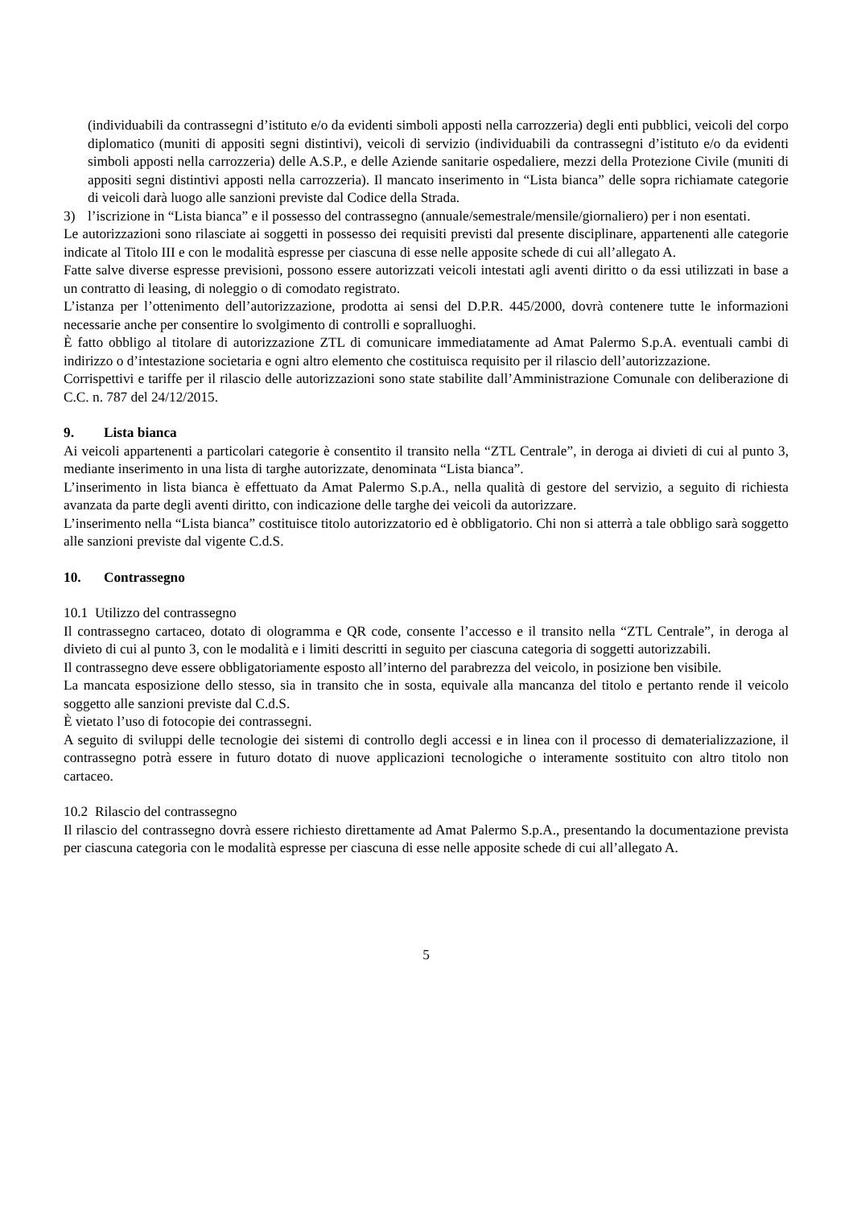(individuabili da contrassegni d’istituto e/o da evidenti simboli apposti nella carrozzeria) degli enti pubblici, veicoli del corpo diplomatico (muniti di appositi segni distintivi), veicoli di servizio (individuabili da contrassegni d’istituto e/o da evidenti simboli apposti nella carrozzeria) delle A.S.P., e delle Aziende sanitarie ospedaliere, mezzi della Protezione Civile (muniti di appositi segni distintivi apposti nella carrozzeria). Il mancato inserimento in “Lista bianca” delle sopra richiamate categorie di veicoli darà luogo alle sanzioni previste dal Codice della Strada.
3) l’iscrizione in “Lista bianca” e il possesso del contrassegno (annuale/semestrale/mensile/giornaliero) per i non esentati.
Le autorizzazioni sono rilasciate ai soggetti in possesso dei requisiti previsti dal presente disciplinare, appartenenti alle categorie indicate al Titolo III e con le modalità espresse per ciascuna di esse nelle apposite schede di cui all’allegato A.
Fatte salve diverse espresse previsioni, possono essere autorizzati veicoli intestati agli aventi diritto o da essi utilizzati in base a un contratto di leasing, di noleggio o di comodato registrato.
L’istanza per l’ottenimento dell’autorizzazione, prodotta ai sensi del D.P.R. 445/2000, dovrà contenere tutte le informazioni necessarie anche per consentire lo svolgimento di controlli e sopralluoghi.
È fatto obbligo al titolare di autorizzazione ZTL di comunicare immediatamente ad Amat Palermo S.p.A. eventuali cambi di indirizzo o d’intestazione societaria e ogni altro elemento che costituisca requisito per il rilascio dell’autorizzazione.
Corrispettivi e tariffe per il rilascio delle autorizzazioni sono state stabilite dall’Amministrazione Comunale con deliberazione di C.C. n. 787 del 24/12/2015.
9. Lista bianca
Ai veicoli appartenenti a particolari categorie è consentito il transito nella “ZTL Centrale”, in deroga ai divieti di cui al punto 3, mediante inserimento in una lista di targhe autorizzate, denominata “Lista bianca”.
L’inserimento in lista bianca è effettuato da Amat Palermo S.p.A., nella qualità di gestore del servizio, a seguito di richiesta avanzata da parte degli aventi diritto, con indicazione delle targhe dei veicoli da autorizzare.
L’inserimento nella “Lista bianca” costituisce titolo autorizzatorio ed è obbligatorio. Chi non si atterrà a tale obbligo sarà soggetto alle sanzioni previste dal vigente C.d.S.
10. Contrassegno
10.1 Utilizzo del contrassegno
Il contrassegno cartaceo, dotato di ologramma e QR code, consente l’accesso e il transito nella “ZTL Centrale”, in deroga al divieto di cui al punto 3, con le modalità e i limiti descritti in seguito per ciascuna categoria di soggetti autorizzabili.
Il contrassegno deve essere obbligatoriamente esposto all’interno del parabrezza del veicolo, in posizione ben visibile.
La mancata esposizione dello stesso, sia in transito che in sosta, equivale alla mancanza del titolo e pertanto rende il veicolo soggetto alle sanzioni previste dal C.d.S.
È vietato l’uso di fotocopie dei contrassegni.
A seguito di sviluppi delle tecnologie dei sistemi di controllo degli accessi e in linea con il processo di dematerializzazione, il contrassegno potrà essere in futuro dotato di nuove applicazioni tecnologiche o interamente sostituito con altro titolo non cartaceo.
10.2 Rilascio del contrassegno
Il rilascio del contrassegno dovrà essere richiesto direttamente ad Amat Palermo S.p.A., presentando la documentazione prevista per ciascuna categoria con le modalità espresse per ciascuna di esse nelle apposite schede di cui all’allegato A.
5